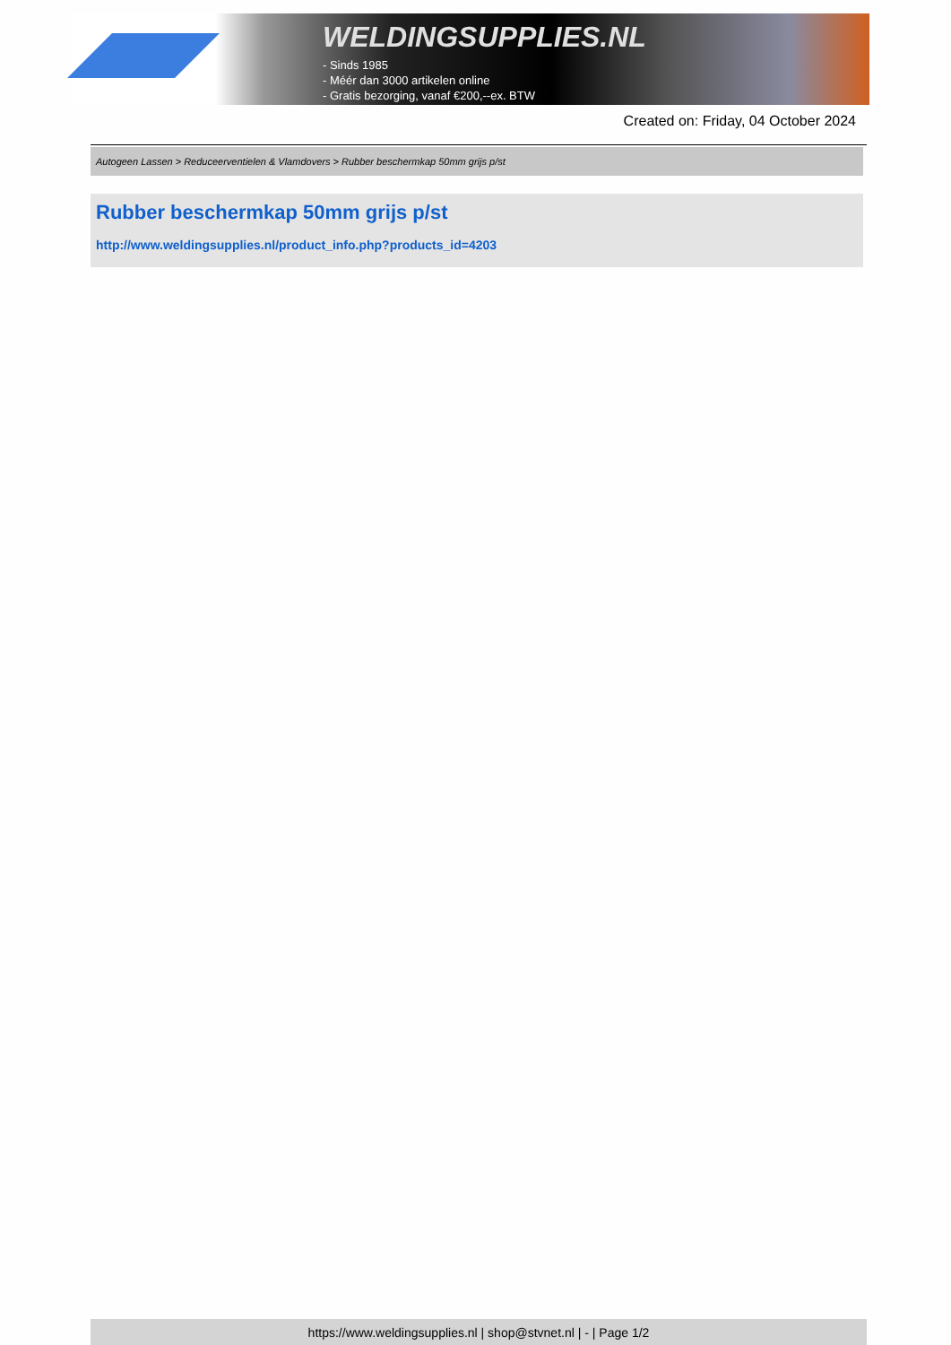WELDINGSUPPLIES.NL
- Sinds 1985
- Méér dan 3000 artikelen online
- Gratis bezorging, vanaf €200,--ex. BTW
Created on: Friday, 04 October 2024
Autogeen Lassen > Reduceerventielen & Vlamdovers > Rubber beschermkap 50mm grijs p/st
Rubber beschermkap 50mm grijs p/st
http://www.weldingsupplies.nl/product_info.php?products_id=4203
https://www.weldingsupplies.nl | shop@stvnet.nl | - | Page 1/2